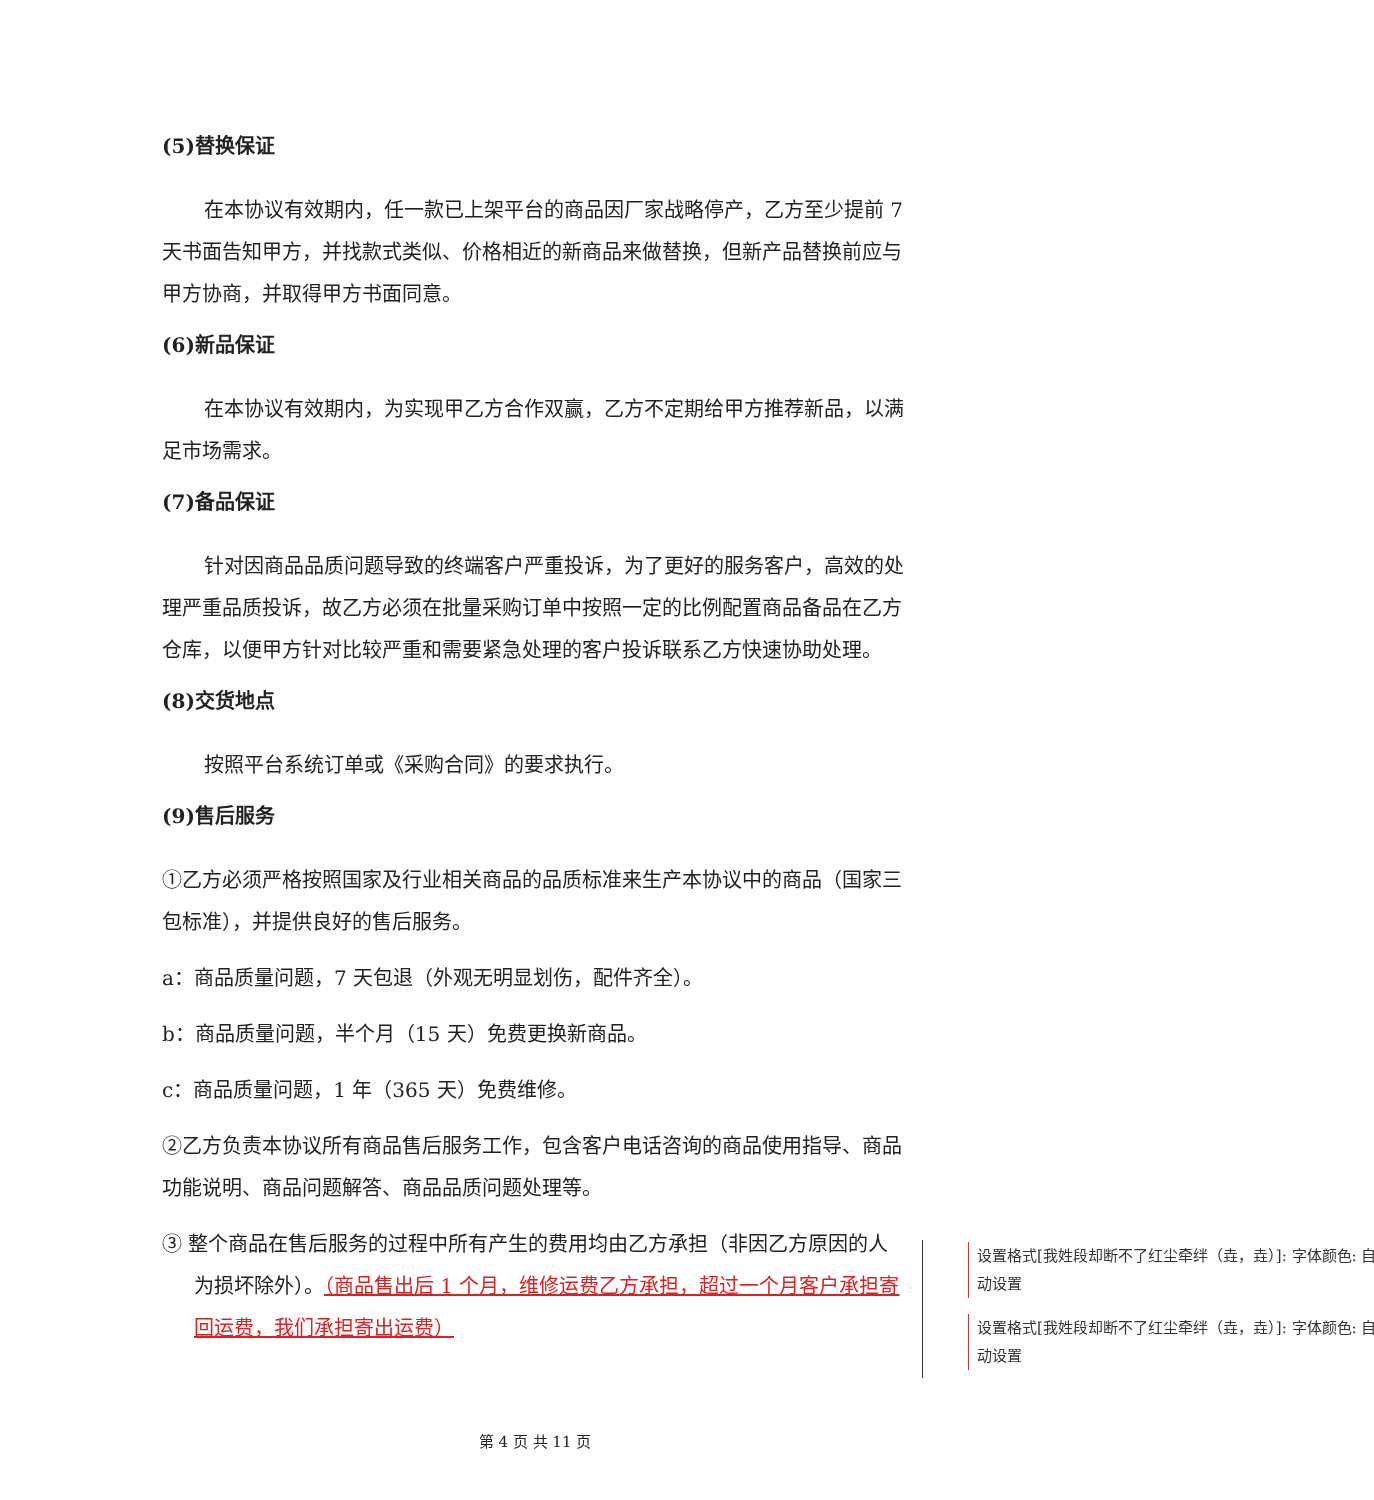(5)替换保证
在本协议有效期内，任一款已上架平台的商品因厂家战略停产，乙方至少提前 7 天书面告知甲方，并找款式类似、价格相近的新商品来做替换，但新产品替换前应与甲方协商，并取得甲方书面同意。
(6)新品保证
在本协议有效期内，为实现甲乙方合作双赢，乙方不定期给甲方推荐新品，以满足市场需求。
(7)备品保证
针对因商品品质问题导致的终端客户严重投诉，为了更好的服务客户，高效的处理严重品质投诉，故乙方必须在批量采购订单中按照一定的比例配置商品备品在乙方仓库，以便甲方针对比较严重和需要紧急处理的客户投诉联系乙方快速协助处理。
(8)交货地点
按照平台系统订单或《采购合同》的要求执行。
(9)售后服务
①乙方必须严格按照国家及行业相关商品的品质标准来生产本协议中的商品（国家三包标准），并提供良好的售后服务。
a：商品质量问题，7 天包退（外观无明显划伤，配件齐全）。
b：商品质量问题，半个月（15 天）免费更换新商品。
c：商品质量问题，1 年（365 天）免费维修。
②乙方负责本协议所有商品售后服务工作，包含客户电话咨询的商品使用指导、商品功能说明、商品问题解答、商品品质问题处理等。
③ 整个商品在售后服务的过程中所有产生的费用均由乙方承担（非因乙方原因的人为损坏除外）。（商品售出后 1 个月，维修运费乙方承担，超过一个月客户承担寄回运费，我们承担寄出运费）
设置格式[我姓段却断不了红尘牵绊（垚，垚）]: 字体颜色: 自动设置
设置格式[我姓段却断不了红尘牵绊（垚，垚）]: 字体颜色: 自动设置
第 4 页 共 11 页